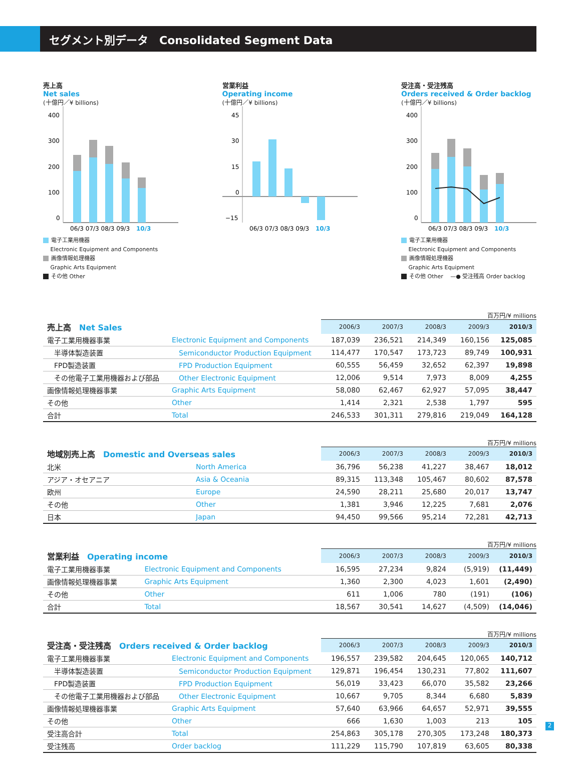セグメント別データ　Consolidated Segment Data
売上高
Net sales
(十億円／¥ billions)
400
300
200
100
0
06/3 07/3 08/3 09/3
10/3
電子工業用機器
　 Electronic Equipment and Components
画像情報処理機器
　 Graphic Arts Equipment
その他 Other
営業利益
Operating income
(十億円／¥ billions)
45
30
15
0
−15
06/3 07/3 08/3 09/3
10/3
受注高・受注残高
Orders received & Order backlog
(十億円／¥ billions)
400
300
200
100
0
06/3 07/3 08/3 09/3
10/3
電子工業用機器
　 Electronic Equipment and Components
画像情報処理機器
　 Graphic Arts Equipment
その他 Other　 —● 受注残高 Order backlog
百万円/¥ millions
| 売上高 Net Sales | | 2006/3 | 2007/3 | 2008/3 | 2009/3 | 2010/3 |
| 電子工業用機器事業 | Electronic Equipment and Components | 187,039 | 236,521 | 214,349 | 160,156 | 125,085 |
| 半導体製造装置 | Semiconductor Production Equipment | 114,477 | 170,547 | 173,723 | 89,749 | 100,931 |
| FPD製造装置 | FPD Production Equipment | 60,555 | 56,459 | 32,652 | 62,397 | 19,898 |
| その他電子工業用機器および部品 | Other Electronic Equipment | 12,006 | 9,514 | 7,973 | 8,009 | 4,255 |
| 画像情報処理機器事業 | Graphic Arts Equipment | 58,080 | 62,467 | 62,927 | 57,095 | 38,447 |
| その他 | Other | 1,414 | 2,321 | 2,538 | 1,797 | 595 |
| 合計 | Total | 246,533 | 301,311 | 279,816 | 219,049 | 164,128 |
百万円/¥ millions
| 地域別売上高 Domestic and Overseas sales | | 2006/3 | 2007/3 | 2008/3 | 2009/3 | 2010/3 |
| 北米 | North America | 36,796 | 56,238 | 41,227 | 38,467 | 18,012 |
| アジア・オセアニア | Asia & Oceania | 89,315 | 113,348 | 105,467 | 80,602 | 87,578 |
| 欧州 | Europe | 24,590 | 28,211 | 25,680 | 20,017 | 13,747 |
| その他 | Other | 1,381 | 3,946 | 12,225 | 7,681 | 2,076 |
| 日本 | Japan | 94,450 | 99,566 | 95,214 | 72,281 | 42,713 |
百万円/¥ millions
| 営業利益 Operating income | | 2006/3 | 2007/3 | 2008/3 | 2009/3 | 2010/3 |
| 電子工業用機器事業 | Electronic Equipment and Components | 16,595 | 27,234 | 9,824 | (5,919) | (11,449) |
| 画像情報処理機器事業 | Graphic Arts Equipment | 1,360 | 2,300 | 4,023 | 1,601 | (2,490) |
| その他 | Other | 611 | 1,006 | 780 | (191) | (106) |
| 合計 | Total | 18,567 | 30,541 | 14,627 | (4,509) | (14,046) |
百万円/¥ millions
| 受注高・受注残高 Orders received & Order backlog | | 2006/3 | 2007/3 | 2008/3 | 2009/3 | 2010/3 |
| 電子工業用機器事業 | Electronic Equipment and Components | 196,557 | 239,582 | 204,645 | 120,065 | 140,712 |
| 半導体製造装置 | Semiconductor Production Equipment | 129,871 | 196,454 | 130,231 | 77,802 | 111,607 |
| FPD製造装置 | FPD Production Equipment | 56,019 | 33,423 | 66,070 | 35,582 | 23,266 |
| その他電子工業用機器および部品 | Other Electronic Equipment | 10,667 | 9,705 | 8,344 | 6,680 | 5,839 |
| 画像情報処理機器事業 | Graphic Arts Equipment | 57,640 | 63,966 | 64,657 | 52,971 | 39,555 |
| その他 | Other | 666 | 1,630 | 1,003 | 213 | 105 |
| 受注高合計 | Total | 254,863 | 305,178 | 270,305 | 173,248 | 180,373 |
| 受注残高 | Order backlog | 111,229 | 115,790 | 107,819 | 63,605 | 80,338 |
2